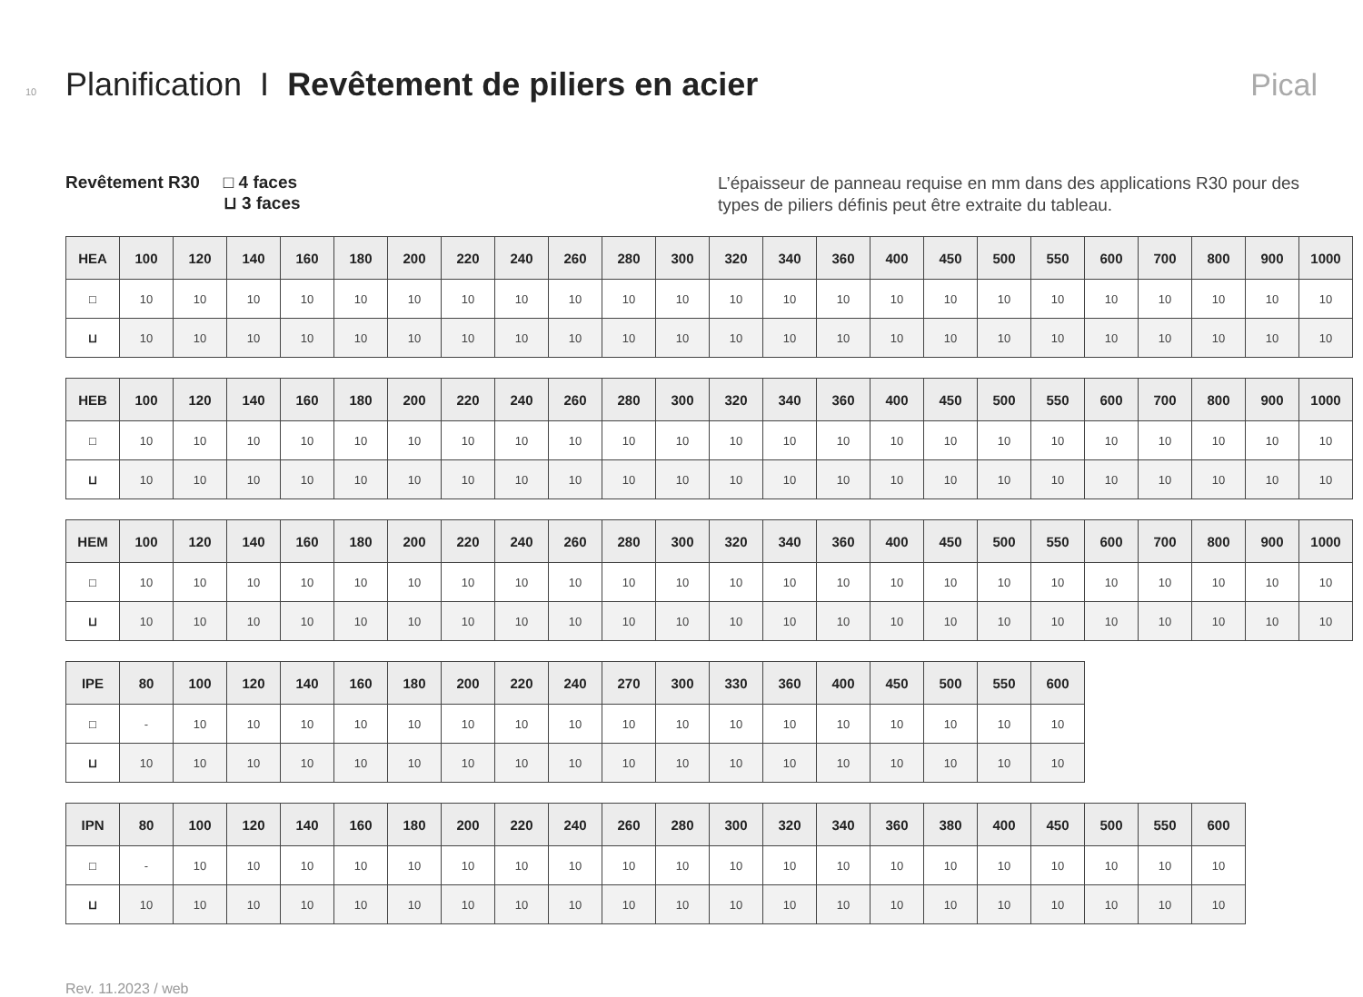10 Planification I Revêtement de piliers en acier Pical
Revêtement R30 □ 4 faces
⊔ 3 faces
L’épaisseur de panneau requise en mm dans des applications R30 pour des types de piliers définis peut être extraite du tableau.
| HEA | 100 | 120 | 140 | 160 | 180 | 200 | 220 | 240 | 260 | 280 | 300 | 320 | 340 | 360 | 400 | 450 | 500 | 550 | 600 | 700 | 800 | 900 | 1000 |
| --- | --- | --- | --- | --- | --- | --- | --- | --- | --- | --- | --- | --- | --- | --- | --- | --- | --- | --- | --- | --- | --- | --- | --- |
| □ | 10 | 10 | 10 | 10 | 10 | 10 | 10 | 10 | 10 | 10 | 10 | 10 | 10 | 10 | 10 | 10 | 10 | 10 | 10 | 10 | 10 | 10 | 10 |
| ⊔ | 10 | 10 | 10 | 10 | 10 | 10 | 10 | 10 | 10 | 10 | 10 | 10 | 10 | 10 | 10 | 10 | 10 | 10 | 10 | 10 | 10 | 10 | 10 |
| HEB | 100 | 120 | 140 | 160 | 180 | 200 | 220 | 240 | 260 | 280 | 300 | 320 | 340 | 360 | 400 | 450 | 500 | 550 | 600 | 700 | 800 | 900 | 1000 |
| --- | --- | --- | --- | --- | --- | --- | --- | --- | --- | --- | --- | --- | --- | --- | --- | --- | --- | --- | --- | --- | --- | --- | --- |
| □ | 10 | 10 | 10 | 10 | 10 | 10 | 10 | 10 | 10 | 10 | 10 | 10 | 10 | 10 | 10 | 10 | 10 | 10 | 10 | 10 | 10 | 10 | 10 |
| ⊔ | 10 | 10 | 10 | 10 | 10 | 10 | 10 | 10 | 10 | 10 | 10 | 10 | 10 | 10 | 10 | 10 | 10 | 10 | 10 | 10 | 10 | 10 | 10 |
| HEM | 100 | 120 | 140 | 160 | 180 | 200 | 220 | 240 | 260 | 280 | 300 | 320 | 340 | 360 | 400 | 450 | 500 | 550 | 600 | 700 | 800 | 900 | 1000 |
| --- | --- | --- | --- | --- | --- | --- | --- | --- | --- | --- | --- | --- | --- | --- | --- | --- | --- | --- | --- | --- | --- | --- | --- |
| □ | 10 | 10 | 10 | 10 | 10 | 10 | 10 | 10 | 10 | 10 | 10 | 10 | 10 | 10 | 10 | 10 | 10 | 10 | 10 | 10 | 10 | 10 | 10 |
| ⊔ | 10 | 10 | 10 | 10 | 10 | 10 | 10 | 10 | 10 | 10 | 10 | 10 | 10 | 10 | 10 | 10 | 10 | 10 | 10 | 10 | 10 | 10 | 10 |
| IPE | 80 | 100 | 120 | 140 | 160 | 180 | 200 | 220 | 240 | 270 | 300 | 330 | 360 | 400 | 450 | 500 | 550 | 600 |
| --- | --- | --- | --- | --- | --- | --- | --- | --- | --- | --- | --- | --- | --- | --- | --- | --- | --- | --- |
| □ | - | 10 | 10 | 10 | 10 | 10 | 10 | 10 | 10 | 10 | 10 | 10 | 10 | 10 | 10 | 10 | 10 | 10 |
| ⊔ | 10 | 10 | 10 | 10 | 10 | 10 | 10 | 10 | 10 | 10 | 10 | 10 | 10 | 10 | 10 | 10 | 10 | 10 |
| IPN | 80 | 100 | 120 | 140 | 160 | 180 | 200 | 220 | 240 | 260 | 280 | 300 | 320 | 340 | 360 | 380 | 400 | 450 | 500 | 550 | 600 |
| --- | --- | --- | --- | --- | --- | --- | --- | --- | --- | --- | --- | --- | --- | --- | --- | --- | --- | --- | --- | --- | --- |
| □ | - | 10 | 10 | 10 | 10 | 10 | 10 | 10 | 10 | 10 | 10 | 10 | 10 | 10 | 10 | 10 | 10 | 10 | 10 | 10 | 10 |
| ⊔ | 10 | 10 | 10 | 10 | 10 | 10 | 10 | 10 | 10 | 10 | 10 | 10 | 10 | 10 | 10 | 10 | 10 | 10 | 10 | 10 | 10 |
Rev. 11.2023 / web